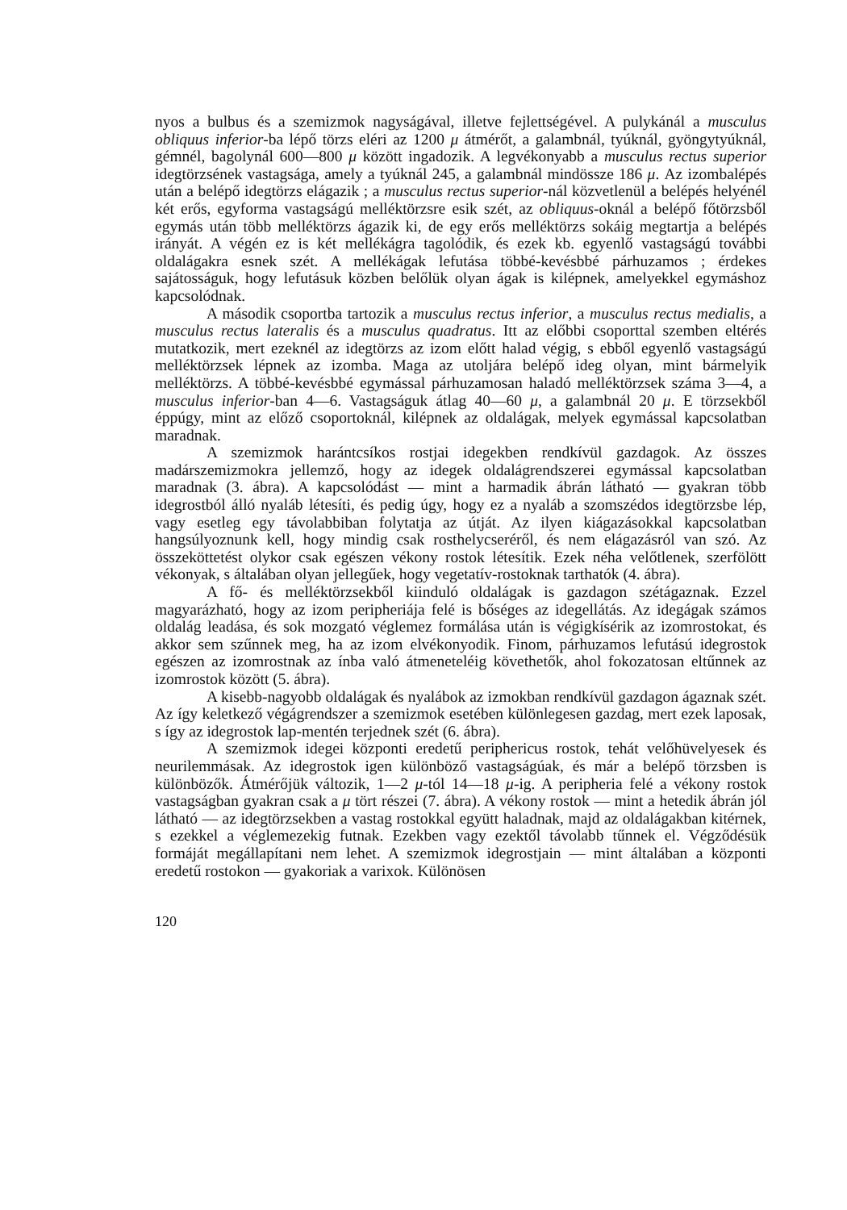nyos a bulbus és a szemizmok nagyságával, illetve fejlettségével. A pulykánál a musculus obliquus inferior-ba lépő törzs eléri az 1200 μ átmérőt, a galambnál, tyúknál, gyöngytyúknál, gémnél, bagolynál 600—800 μ között ingadozik. A legvékonyabb a musculus rectus superior idegtörzsének vastagsága, amely a tyúknál 245, a galambnál mindössze 186 μ. Az izombalépés után a belépő idegtörzs elágazik ; a musculus rectus superior-nál közvetlenül a belépés helyénél két erős, egyforma vastagságú melléktörzsre esik szét, az obliquus-oknál a belépő főtörzsből egymás után több melléktörzs ágazik ki, de egy erős melléktörzs sokáig megtartja a belépés irányát. A végén ez is két mellékágra tagolódik, és ezek kb. egyenlő vastagságú további oldalágakra esnek szét. A mellékágak lefutása többé-kevésbbé párhuzamos ; érdekes sajátosságuk, hogy lefutásuk közben belőlük olyan ágak is kilépnek, amelyekkel egymáshoz kapcsolódnak.
A második csoportba tartozik a musculus rectus inferior, a musculus rectus medialis, a musculus rectus lateralis és a musculus quadratus. Itt az előbbi csoporttal szemben eltérés mutatkozik, mert ezeknél az idegtörzs az izom előtt halad végig, s ebből egyenlő vastagságú melléktörzsek lépnek az izomba. Maga az utoljára belépő ideg olyan, mint bármelyik melléktörzs. A többé-kevésbbé egymással párhuzamosan haladó melléktörzsek száma 3—4, a musculus inferior-ban 4—6. Vastagságuk átlag 40—60 μ, a galambnál 20 μ. E törzsekből éppúgy, mint az előző csoportoknál, kilépnek az oldalágak, melyek egymással kapcsolatban maradnak.
A szemizmok harántcsíkos rostjai idegekben rendkívül gazdagok. Az összes madárszemizmokra jellemző, hogy az idegek oldalágrendszerei egymással kapcsolatban maradnak (3. ábra). A kapcsolódást — mint a harmadik ábrán látható — gyakran több idegrostból álló nyaláb létesíti, és pedig úgy, hogy ez a nyaláb a szomszédos idegtörzsbe lép, vagy esetleg egy távolabbiban folytatja az útját. Az ilyen kiágazásokkal kapcsolatban hangsúlyoznunk kell, hogy mindig csak rosthelycseréről, és nem elágazásról van szó. Az összeköttetést olykor csak egészen vékony rostok létesítik. Ezek néha velőtlenek, szerfölött vékonyak, s általában olyan jellegűek, hogy vegetatív-rostoknak tarthatók (4. ábra).
A fő- és melléktörzsekből kiinduló oldalágak is gazdagon szétágaznak. Ezzel magyarázható, hogy az izom peripheriája felé is bőséges az idegellátás. Az idegágak számos oldalág leadása, és sok mozgató véglemez formálása után is végigkísérik az izomrostokat, és akkor sem szűnnek meg, ha az izom elvékonyodik. Finom, párhuzamos lefutású idegrostok egészen az izomrostnak az ínba való átmeneteléig követhetők, ahol fokozatosan eltűnnek az izomrostok között (5. ábra).
A kisebb-nagyobb oldalágak és nyalábok az izmokban rendkívül gazdagon ágaznak szét. Az így keletkező végágrendszer a szemizmok esetében különlegesen gazdag, mert ezek laposak, s így az idegrostok lap-mentén terjednek szét (6. ábra).
A szemizmok idegei központi eredetű periphericus rostok, tehát velőhüvelyesek és neurilemmásak. Az idegrostok igen különböző vastagságúak, és már a belépő törzsben is különbözők. Átmérőjük változik, 1—2 μ-tól 14—18 μ-ig. A peripheria felé a vékony rostok vastagságban gyakran csak a μ tört részei (7. ábra). A vékony rostok — mint a hetedik ábrán jól látható — az idegtörzsekben a vastag rostokkal együtt haladnak, majd az oldalágakban kitérnek, s ezekkel a véglemezekig futnak. Ezekben vagy ezektől távolabb tűnnek el. Végződésük formáját megállapítani nem lehet. A szemizmok idegrostjain — mint általában a központi eredetű rostokon — gyakoriak a varixok. Különösen
120